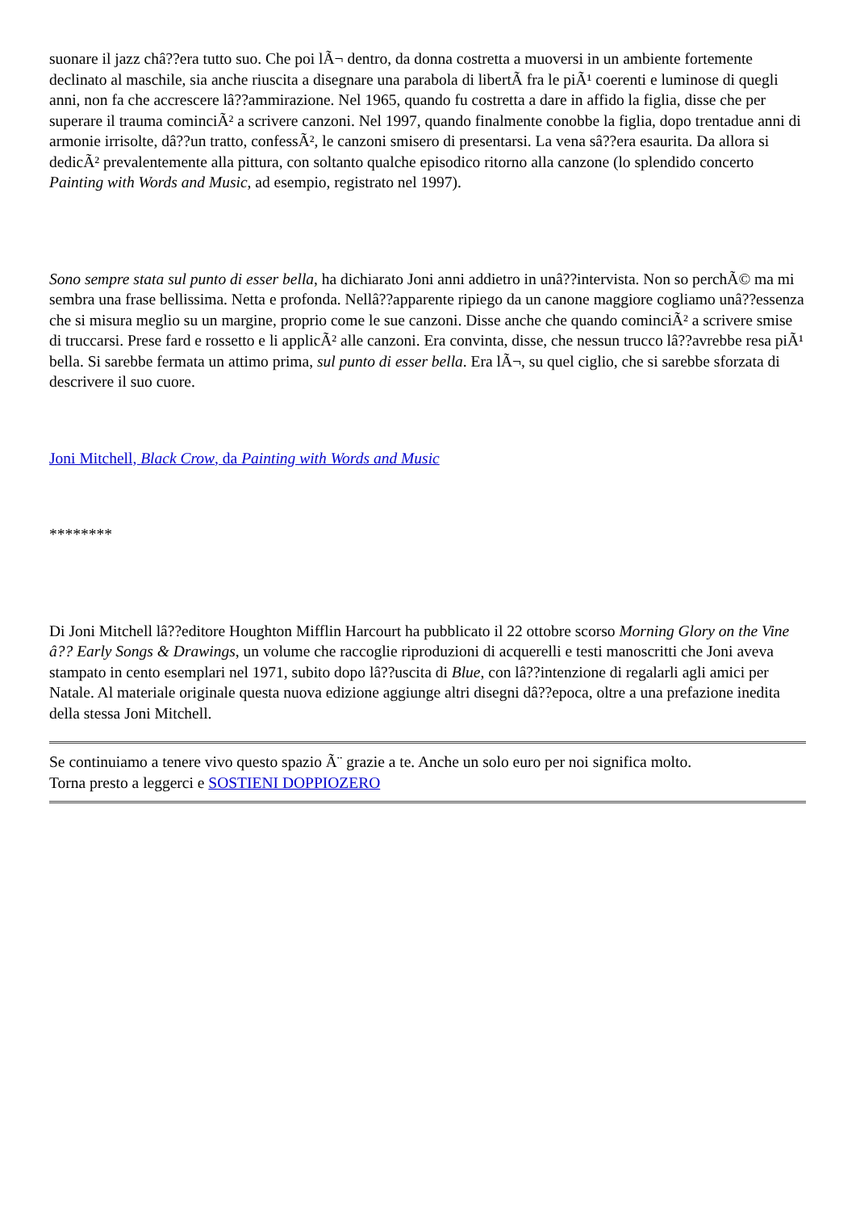suonare il jazz châ??era tutto suo. Che poi lÃ¬ dentro, da donna costretta a muoversi in un ambiente fortemente declinato al maschile, sia anche riuscita a disegnare una parabola di libertÃ fra le piÃ¹ coerenti e luminose di quegli anni, non fa che accrescere lâ??ammirazione. Nel 1965, quando fu costretta a dare in affido la figlia, disse che per superare il trauma cominciÃ² a scrivere canzoni. Nel 1997, quando finalmente conobbe la figlia, dopo trentadue anni di armonie irrisolte, dâ??un tratto, confessÃ², le canzoni smisero di presentarsi. La vena sâ??era esaurita. Da allora si dedicÃ² prevalentemente alla pittura, con soltanto qualche episodico ritorno alla canzone (lo splendido concerto Painting with Words and Music, ad esempio, registrato nel 1997).
Sono sempre stata sul punto di esser bella, ha dichiarato Joni anni addietro in unâ??intervista. Non so perchÃ© ma mi sembra una frase bellissima. Netta e profonda. Nellâ??apparente ripiego da un canone maggiore cogliamo unâ??essenza che si misura meglio su un margine, proprio come le sue canzoni. Disse anche che quando cominciÃ² a scrivere smise di truccarsi. Prese fard e rossetto e li applicÃ² alle canzoni. Era convinta, disse, che nessun trucco lâ??avrebbe resa piÃ¹ bella. Si sarebbe fermata un attimo prima, sul punto di esser bella. Era lÃ¬, su quel ciglio, che si sarebbe sforzata di descrivere il suo cuore.
Joni Mitchell, Black Crow, da Painting with Words and Music
********
Di Joni Mitchell lâ??editore Houghton Mifflin Harcourt ha pubblicato il 22 ottobre scorso Morning Glory on the Vine â?? Early Songs & Drawings, un volume che raccoglie riproduzioni di acquerelli e testi manoscritti che Joni aveva stampato in cento esemplari nel 1971, subito dopo lâ??uscita di Blue, con lâ??intenzione di regalarli agli amici per Natale. Al materiale originale questa nuova edizione aggiunge altri disegni dâ??epoca, oltre a una prefazione inedita della stessa Joni Mitchell.
Se continuiamo a tenere vivo questo spazio Ã¨ grazie a te. Anche un solo euro per noi significa molto.
Torna presto a leggerci e SOSTIENI DOPPIOZERO